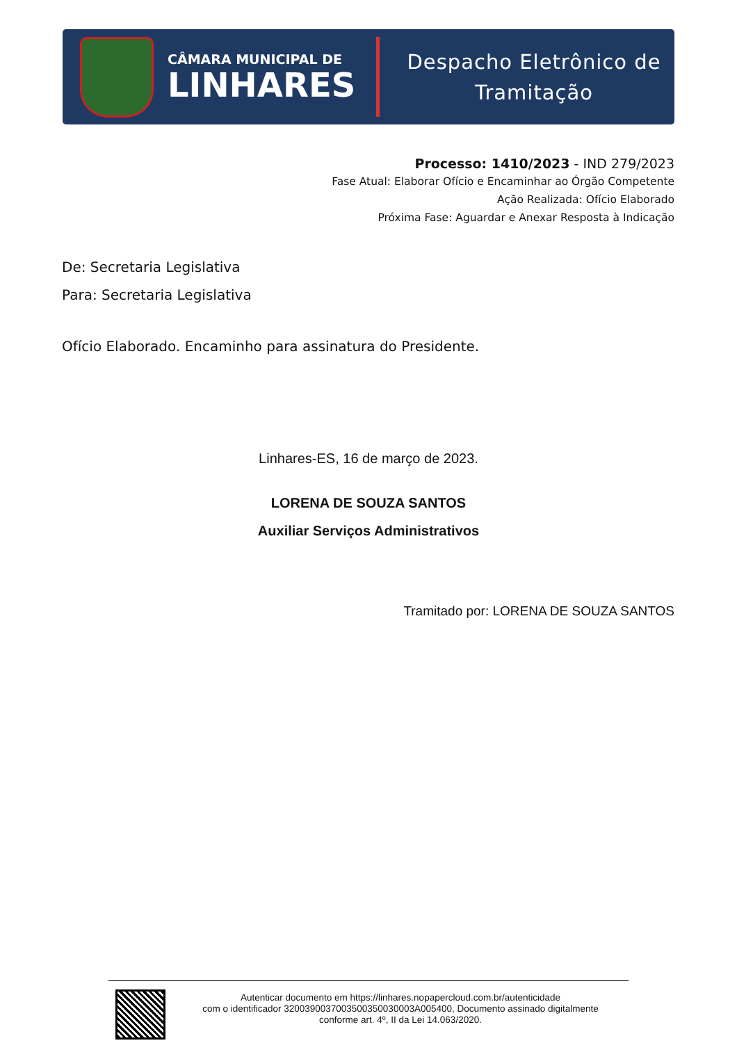CÂMARA MUNICIPAL DE
LINHARES
Despacho Eletrônico de
Tramitação
Processo: 1410/2023 - IND 279/2023
Fase Atual: Elaborar Ofício e Encaminhar ao Órgão Competente
Ação Realizada: Ofício Elaborado
Próxima Fase: Aguardar e Anexar Resposta à Indicação
De: Secretaria Legislativa
Para: Secretaria Legislativa
Ofício Elaborado. Encaminho para assinatura do Presidente.
Linhares-ES, 16 de março de 2023.
LORENA DE SOUZA SANTOS
Auxiliar Serviços Administrativos
Tramitado por: LORENA DE SOUZA SANTOS
Autenticar documento em https://linhares.nopapercloud.com.br/autenticidade
com o identificador 320039003700350035003000​3A005400, Documento assinado digitalmente
conforme art. 4º, II da Lei 14.063/2020.